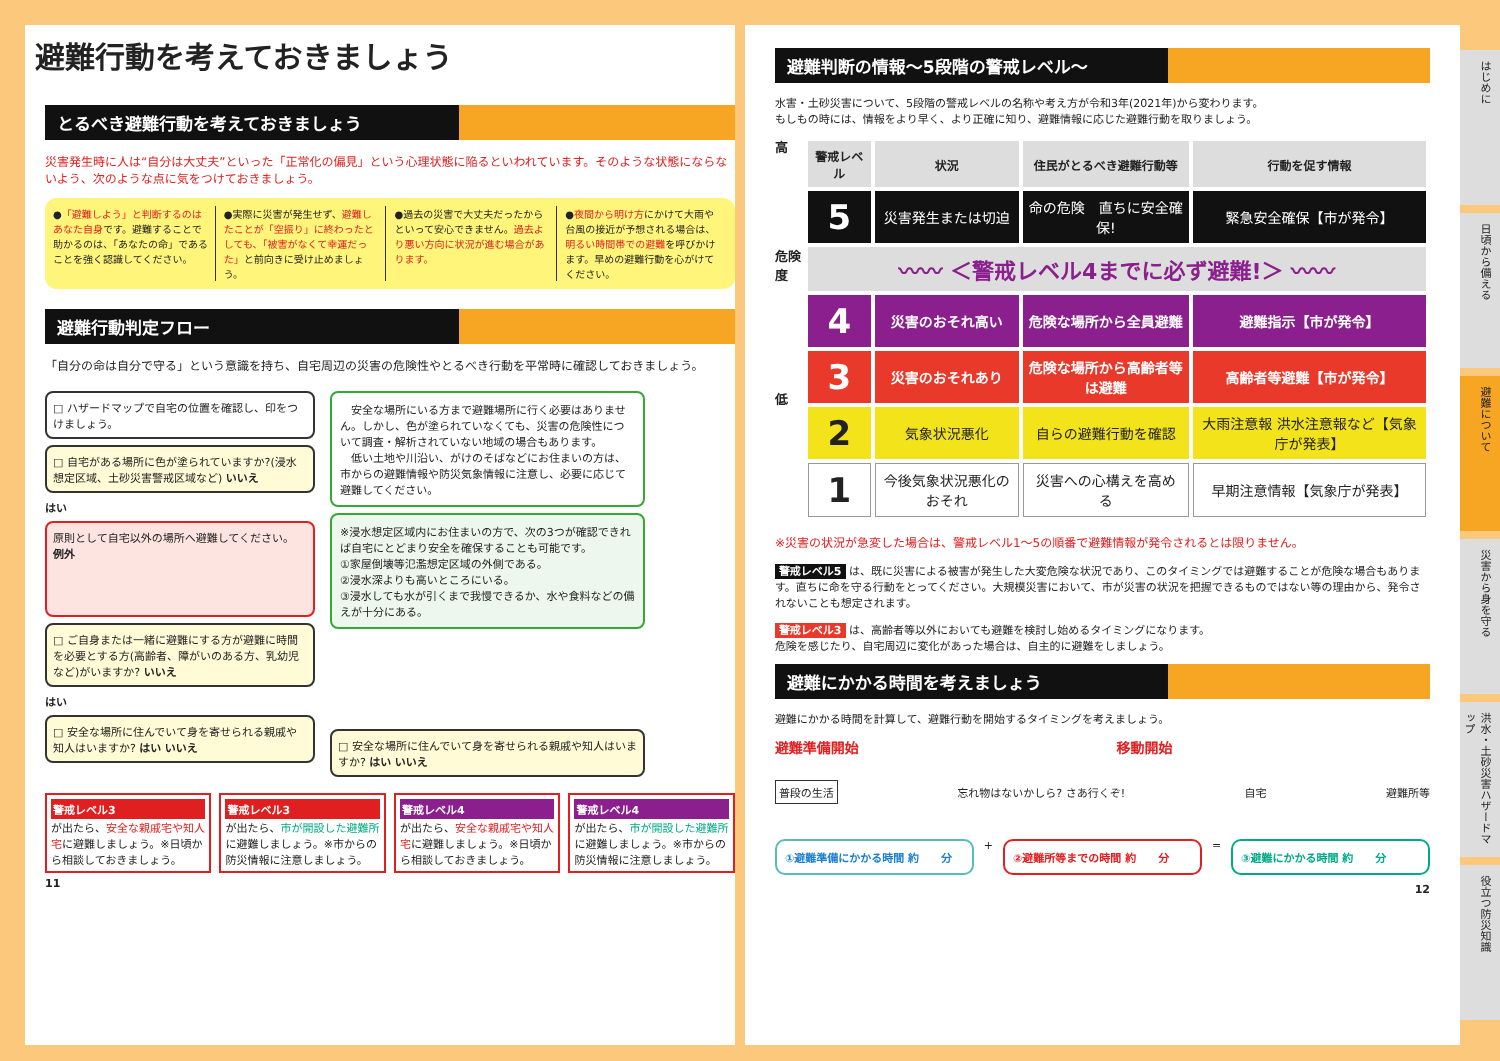避難行動を考えておきましょう
とるべき避難行動を考えておきましょう
災害発生時に人は“自分は大丈夫”といった「正常化の偏見」という心理状態に陥るといわれています。そのような状態にならないよう、次のような点に気をつけておきましょう。
●「避難しよう」と判断するのはあなた自身です。避難することで助かるのは、「あなたの命」であることを強く認識してください。
●実際に災害が発生せず、避難したことが「空振り」に終わったとしても、「被害がなくて幸運だった」と前向きに受け止めましょう。
●過去の災害で大丈夫だったからといって安心できません。過去より悪い方向に状況が進む場合があります。
●夜間から明け方にかけて大雨や台風の接近が予想される場合は、明るい時間帯での避難を呼びかけます。早めの避難行動を心がけてください。
避難行動判定フロー
「自分の命は自分で守る」という意識を持ち、自宅周辺の災害の危険性やとるべき行動を平常時に確認しておきましょう。
□ ハザードマップで自宅の位置を確認し、印をつけましょう。
□ 自宅がある場所に色が塗られていますか?(浸水想定区域、土砂災害警戒区域など) いいえ
はい
原則として自宅以外の場所へ避難してください。 例外
□ ご自身または一緒に避難にする方が避難に時間を必要とする方(高齢者、障がいのある方、乳幼児など)がいますか? いいえ
はい
□ 安全な場所に住んでいて身を寄せられる親戚や知人はいますか? はい いいえ
　安全な場所にいる方まで避難場所に行く必要はありません。しかし、色が塗られていなくても、災害の危険性について調査・解析されていない地域の場合もあります。
　低い土地や川沿い、がけのそばなどにお住まいの方は、市からの避難情報や防災気象情報に注意し、必要に応じて避難してください。
※浸水想定区域内にお住まいの方で、次の3つが確認できれば自宅にとどまり安全を確保することも可能です。
①家屋倒壊等氾濫想定区域の外側である。
②浸水深よりも高いところにいる。
③浸水しても水が引くまで我慢できるか、水や食料などの備えが十分にある。
□ 安全な場所に住んでいて身を寄せられる親戚や知人はいますか? はい いいえ
警戒レベル3
が出たら、安全な親戚宅や知人宅に避難しましょう。※日頃から相談しておきましょう。
警戒レベル3
が出たら、市が開設した避難所に避難しましょう。※市からの防災情報に注意しましょう。
警戒レベル4
が出たら、安全な親戚宅や知人宅に避難しましょう。※日頃から相談しておきましょう。
警戒レベル4
が出たら、市が開設した避難所に避難しましょう。※市からの防災情報に注意しましょう。
11
避難判断の情報～5段階の警戒レベル～
水害・土砂災害について、5段階の警戒レベルの名称や考え方が令和3年(2021年)から変わります。
もしもの時には、情報をより早く、より正確に知り、避難情報に応じた避難行動を取りましょう。
高
危険度
低
| 警戒レベル | 状況 | 住民がとるべき避難行動等 | 行動を促す情報 |
| --- | --- | --- | --- |
| 5 | 災害発生または切迫 | 命の危険 直ちに安全確保! | 緊急安全確保【市が発令】 |
| 〰〰 ＜警戒レベル4までに必ず避難!＞ 〰〰 | | | |
| 4 | 災害のおそれ高い | 危険な場所から全員避難 | 避難指示【市が発令】 |
| 3 | 災害のおそれあり | 危険な場所から高齢者等は避難 | 高齢者等避難【市が発令】 |
| 2 | 気象状況悪化 | 自らの避難行動を確認 | 大雨注意報 洪水注意報など【気象庁が発表】 |
| 1 | 今後気象状況悪化のおそれ | 災害への心構えを高める | 早期注意情報【気象庁が発表】 |
※災害の状況が急変した場合は、警戒レベル1～5の順番で避難情報が発令されるとは限りません。
警戒レベル5 は、既に災害による被害が発生した大変危険な状況であり、このタイミングでは避難することが危険な場合もあります。直ちに命を守る行動をとってください。大規模災害において、市が災害の状況を把握できるものではない等の理由から、発令されないことも想定されます。
警戒レベル3 は、高齢者等以外においても避難を検討し始めるタイミングになります。
危険を感じたり、自宅周辺に変化があった場合は、自主的に避難をしましょう。
避難にかかる時間を考えましょう
避難にかかる時間を計算して、避難行動を開始するタイミングを考えましょう。
避難準備開始 移動開始
普段の生活 忘れ物はないかしら? さあ行くぞ! 自宅 避難所等
①避難準備にかかる時間 約　　分
+
②避難所等までの時間 約　　分
=
③避難にかかる時間 約　　分
12
はじめに
日頃から備える
避難について
災害から身を守る
洪水・土砂災害ハザードマップ
役立つ防災知識